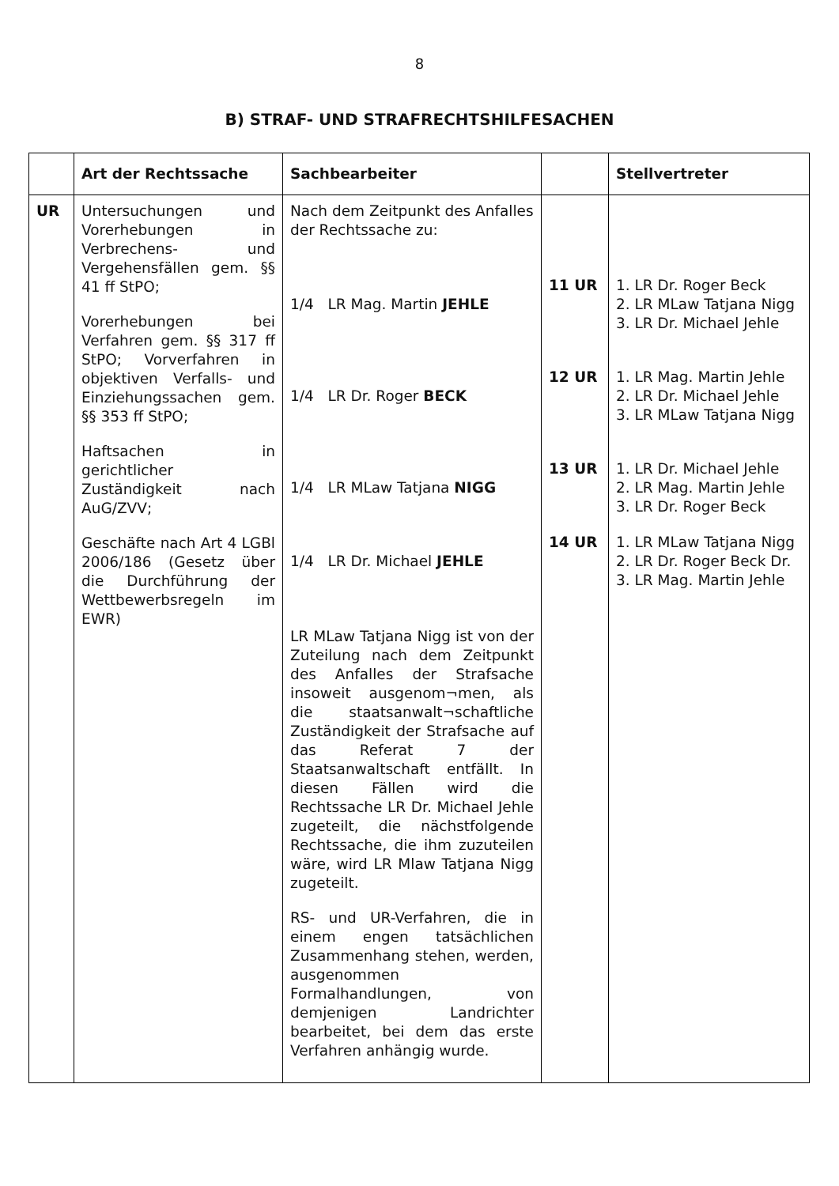8
B) STRAF- UND STRAFRECHTSHILFESACHEN
| | Art der Rechtssache | Sachbearbeiter | | Stellvertreter |
| --- | --- | --- | --- | --- |
| UR | Untersuchungen und Vorerhebungen in Verbrechens- und Vergehensfällen gem. §§ 41 ff StPO; Vorerhebungen bei Verfahren gem. §§ 317 ff StPO; Vorverfahren in objektiven Verfalls- und Einziehungssachen gem. §§ 353 ff StPO; Haftsachen in gerichtlicher Zuständigkeit nach AuG/ZVV; Geschäfte nach Art 4 LGBl 2006/186 (Gesetz über die Durchführung der Wettbewerbsregeln im EWR) | Nach dem Zeitpunkt des Anfalles der Rechtssache zu: 1/4 LR Mag. Martin JEHLE 1/4 LR Dr. Roger BECK 1/4 LR MLaw Tatjana NIGG 1/4 LR Dr. Michael JEHLE LR MLaw Tatjana Nigg ist von der Zuteilung nach dem Zeitpunkt des Anfalles der Strafsache insoweit ausgenom¬men, als die staatsanwalt¬schaftliche Zuständigkeit der Strafsache auf das Referat 7 der Staatsanwaltschaft entfällt. In diesen Fällen wird die Rechtssache LR Dr. Michael Jehle zugeteilt, die nächstfolgende Rechtssache, die ihm zuzuteilen wäre, wird LR Mlaw Tatjana Nigg zugeteilt. RS- und UR-Verfahren, die in einem engen tatsächlichen Zusammenhang stehen, werden, ausgenommen Formalhandlungen, von demjenigen Landrichter bearbeitet, bei dem das erste Verfahren anhängig wurde. | 11 UR 12 UR 13 UR 14 UR | 1. LR Dr. Roger Beck 2. LR MLaw Tatjana Nigg 3. LR Dr. Michael Jehle 1. LR Mag. Martin Jehle 2. LR Dr. Michael Jehle 3. LR MLaw Tatjana Nigg 1. LR Dr. Michael Jehle 2. LR Mag. Martin Jehle 3. LR Dr. Roger Beck 1. LR MLaw Tatjana Nigg 2. LR Dr. Roger Beck Dr. 3. LR Mag. Martin Jehle |